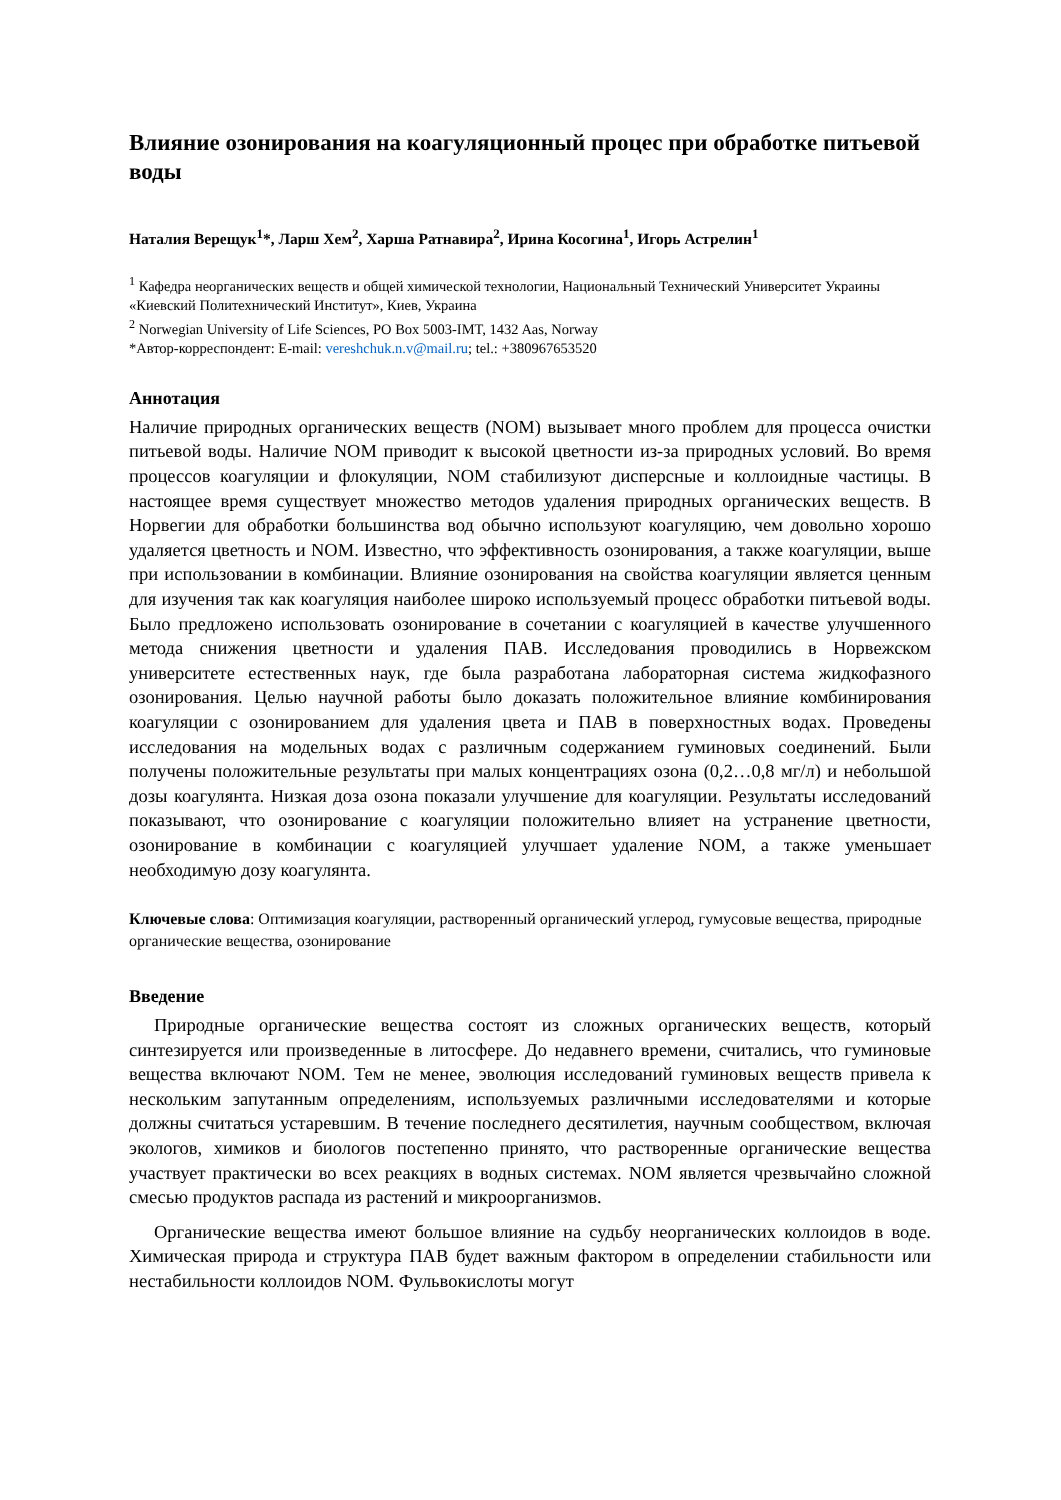Влияние озонирования на коагуляционный процес при обработке питьевой воды
Наталия Верещук<sup>1</sup>*, Ларш Хем<sup>2</sup>, Харша Ратнавира<sup>2</sup>, Ирина Косогина<sup>1</sup>, Игорь Астрелин<sup>1</sup>
<sup>1</sup> Кафедра неорганических веществ и общей химической технологии, Национальный Технический Университет Украины «Киевский Политехнический Институт», Киев, Украина
<sup>2</sup> Norwegian University of Life Sciences, PO Box 5003-IMT, 1432 Aas, Norway
*Автор-корреспондент: E-mail: vereshchuk.n.v@mail.ru; tel.: +380967653520
Аннотация
Наличие природных органических веществ (NOM) вызывает много проблем для процесса очистки питьевой воды. Наличие NOM приводит к высокой цветности из-за природных условий. Во время процессов коагуляции и флокуляции, NOM стабилизуют дисперсные и коллоидные частицы. В настоящее время существует множество методов удаления природных органических веществ. В Норвегии для обработки большинства вод обычно используют коагуляцию, чем довольно хорошо удаляется цветность и NOM. Известно, что эффективность озонирования, а также коагуляции, выше при использовании в комбинации. Влияние озонирования на свойства коагуляции является ценным для изучения так как коагуляция наиболее широко используемый процесс обработки питьевой воды. Было предложено использовать озонирование в сочетании с коагуляцией в качестве улучшенного метода снижения цветности и удаления ПАВ. Исследования проводились в Норвежском университете естественных наук, где была разработана лабораторная система жидкофазного озонирования. Целью научной работы было доказать положительное влияние комбинирования коагуляции с озонированием для удаления цвета и ПАВ в поверхностных водах. Проведены исследования на модельных водах с различным содержанием гуминовых соединений. Были получены положительные результаты при малых концентрациях озона (0,2…0,8 мг/л) и небольшой дозы коагулянта. Низкая доза озона показали улучшение для коагуляции. Результаты исследований показывают, что озонирование с коагуляции положительно влияет на устранение цветности, озонирование в комбинации с коагуляцией улучшает удаление NOM, а также уменьшает необходимую дозу коагулянта.
Ключевые слова: Оптимизация коагуляции, растворенный органический углерод, гумусовые вещества, природные органические вещества, озонирование
Введение
Природные органические вещества состоят из сложных органических веществ, который синтезируется или произведенные в литосфере. До недавнего времени, считались, что гуминовые вещества включают NOM. Тем не менее, эволюция исследований гуминовых веществ привела к нескольким запутанным определениям, используемых различными исследователями и которые должны считаться устаревшим. В течение последнего десятилетия, научным сообществом, включая экологов, химиков и биологов постепенно принято, что растворенные органические вещества участвует практически во всех реакциях в водных системах. NOM является чрезвычайно сложной смесью продуктов распада из растений и микроорганизмов.
Органические вещества имеют большое влияние на судьбу неорганических коллоидов в воде. Химическая природа и структура ПАВ будет важным фактором в определении стабильности или нестабильности коллоидов NOM. Фульвокислоты могут